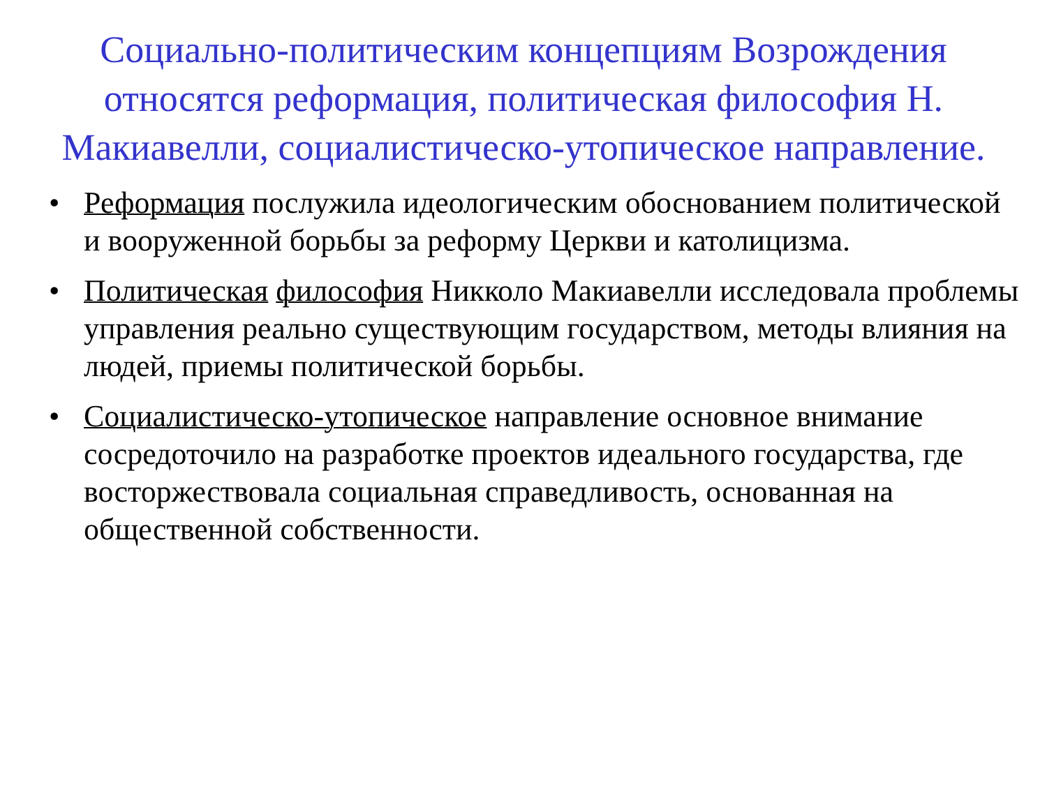Социально-политическим концепциям Возрождения относятся реформация, политическая философия Н. Макиавелли, социалистическо-утопическое направление.
• Реформация послужила идеологическим обоснованием политической и вооруженной борьбы за реформу Церкви и католицизма.
• Политическая философия Никколо Макиавелли исследовала проблемы управления реально существующим государством, методы влияния на людей, приемы политической борьбы.
• Социалистическо-утопическое направление основное внимание сосредоточило на разработке проектов идеального государства, где восторжествовала социальная справедливость, основанная на общественной собственности.